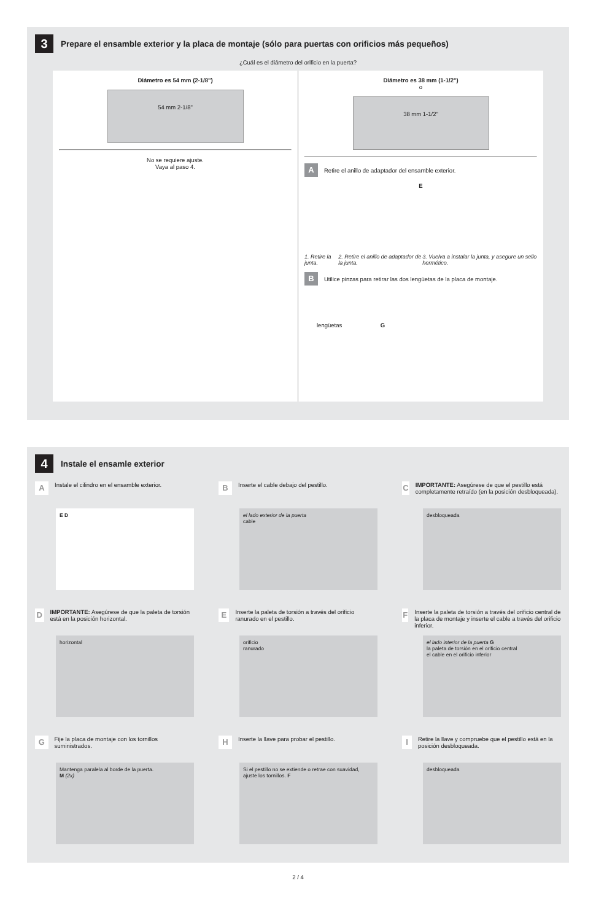3
Prepare el ensamble exterior y la placa de montaje (sólo para puertas con orificios más pequeños)
¿Cuál es el diámetro del orificio en la puerta?
Diámetro es 54 mm (2-1/8")
54 mm 2-1/8"
No se requiere ajuste.
Vaya al paso 4.
Diámetro es 38 mm (1-1/2")
o
38 mm 1-1/2"
A Retire el anillo de adaptador del ensamble exterior.
E
1. Retire la junta. 2. Retire el anillo de adaptador de la junta. 3. Vuelva a instalar la junta, y asegure un sello hermético.
B Utilice pinzas para retirar las dos lengüetas de la placa de montaje.
lengüetas G
4
Instale el ensamle exterior
A Instale el cilindro en el ensamble exterior.
E D
B Inserte el cable debajo del pestillo.
el lado exterior de la puerta
cable
C IMPORTANTE: Asegúrese de que el pestillo está completamente retraído (en la posición desbloqueada).
desbloqueada
D IMPORTANTE: Asegúrese de que la paleta de torsión está en la posición horizontal.
horizontal
E Inserte la paleta de torsión a través del orificio ranurado en el pestillo.
orificio
ranurado
F Inserte la paleta de torsión a través del orificio central de la placa de montaje y inserte el cable a través del orificio inferior.
el lado interior de la puerta G
la paleta de torsión en el orificio central
el cable en el orificio inferior
G Fije la placa de montaje con los tornillos suministrados.
Mantenga paralela al borde de la puerta.
M (2x)
H Inserte la llave para probar el pestillo.
Si el pestillo no se extiende o retrae con suavidad, ajuste los tornillos. F
I Retire la llave y compruebe que el pestillo está en la posición desbloqueada.
desbloqueada
2 / 4